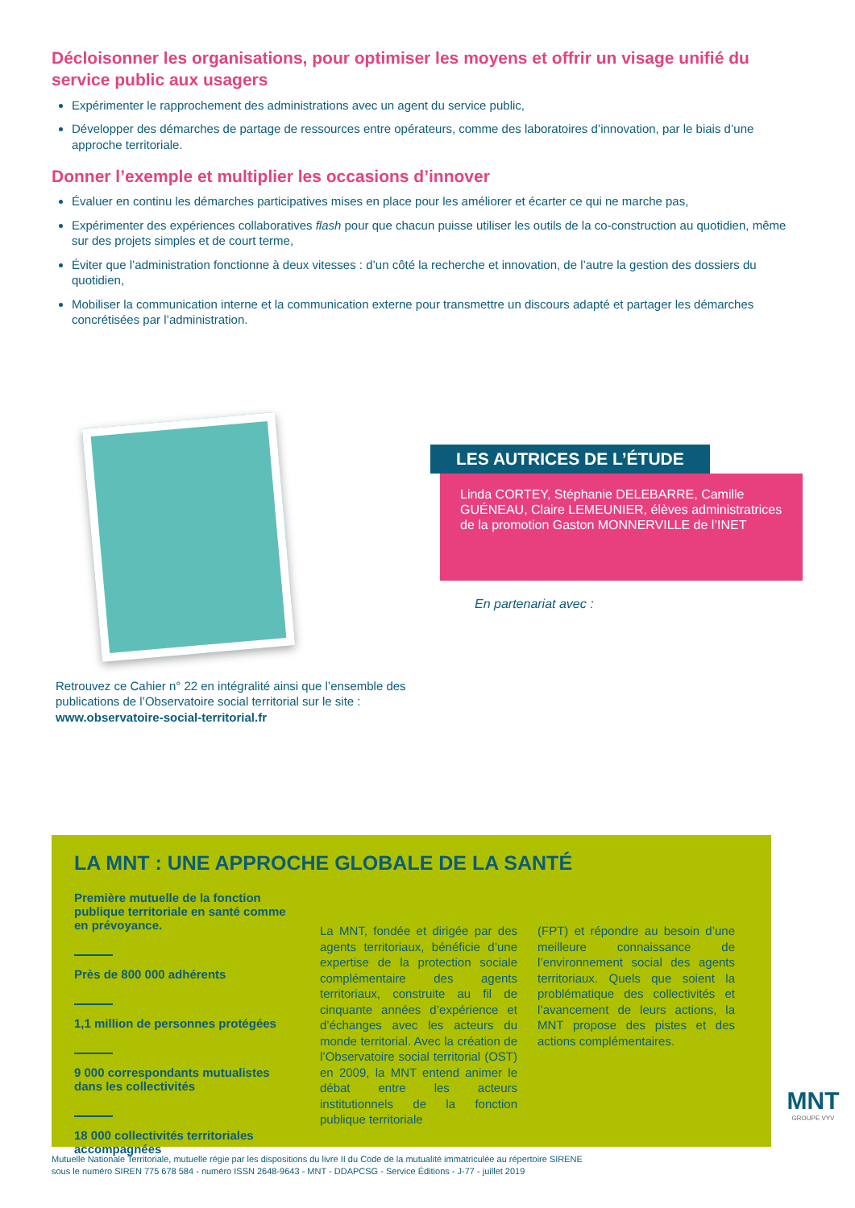Décloisonner les organisations, pour optimiser les moyens et offrir un visage unifié du service public aux usagers
Expérimenter le rapprochement des administrations avec un agent du service public,
Développer des démarches de partage de ressources entre opérateurs, comme des laboratoires d’innovation, par le biais d’une approche territoriale.
Donner l’exemple et multiplier les occasions d’innover
Évaluer en continu les démarches participatives mises en place pour les améliorer et écarter ce qui ne marche pas,
Expérimenter des expériences collaboratives flash pour que chacun puisse utiliser les outils de la co-construction au quotidien, même sur des projets simples et de court terme,
Éviter que l’administration fonctionne à deux vitesses : d’un côté la recherche et innovation, de l’autre la gestion des dossiers du quotidien,
Mobiliser la communication interne et la communication externe pour transmettre un discours adapté et partager les démarches concrétisées par l’administration.
Retrouvez ce Cahier n° 22 en intégralité ainsi que l’ensemble des publications de l’Observatoire social territorial sur le site :
www.observatoire-social-territorial.fr
LES AUTRICES DE L’ÉTUDE
Linda CORTEY, Stéphanie DELEBARRE, Camille GUÉNEAU, Claire LEMEUNIER, élèves administratrices de la promotion Gaston MONNERVILLE de l’INET
En partenariat avec :
LA MNT : UNE APPROCHE GLOBALE DE LA SANTÉ
Première mutuelle de la fonction publique territoriale en santé comme en prévoyance.
Près de 800 000 adhérents
1,1 million de personnes protégées
9 000 correspondants mutualistes dans les collectivités
18 000 collectivités territoriales accompagnées
La MNT, fondée et dirigée par des agents territoriaux, bénéficie d’une expertise de la protection sociale complémentaire des agents territoriaux, construite au fil de cinquante années d’expérience et d’échanges avec les acteurs du monde territorial. Avec la création de l’Observatoire social territorial (OST) en 2009, la MNT entend animer le débat entre les acteurs institutionnels de la fonction publique territoriale
(FPT) et répondre au besoin d’une meilleure connaissance de l’environnement social des agents territoriaux. Quels que soient la problématique des collectivités et l’avancement de leurs actions, la MNT propose des pistes et des actions complémentaires.
MNT
GROUPE VYV
Mutuelle Nationale Territoriale, mutuelle régie par les dispositions du livre II du Code de la mutualité immatriculée au répertoire SIRENE
sous le numéro SIREN 775 678 584 - numéro ISSN 2648-9643 - MNT - DDAPCSG - Service Éditions - J-77 - juillet 2019